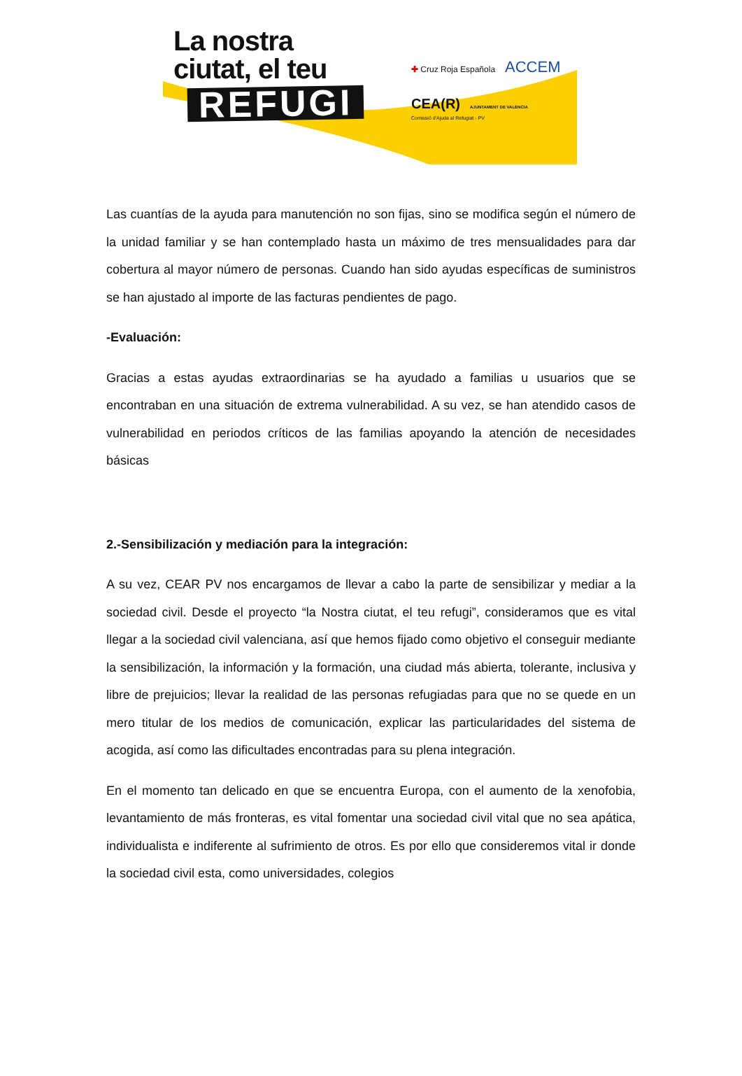La nostra
ciutat, el teu
REFUGI
✚ Cruz Roja Española ACCEM
CEA(R) AJUNTAMENT DE VALÈNCIA
Comissió d'Ajuda al Refugiat - PV
Las cuantías de la ayuda para manutención no son fijas, sino se modifica según el número de la unidad familiar y se han contemplado hasta un máximo de tres mensualidades para dar cobertura al mayor número de personas. Cuando han sido ayudas específicas de suministros se han ajustado al importe de las facturas pendientes de pago.
-Evaluación:
Gracias a estas ayudas extraordinarias se ha ayudado a familias u usuarios que se encontraban en una situación de extrema vulnerabilidad. A su vez, se han atendido casos de vulnerabilidad en periodos críticos de las familias apoyando la atención de necesidades básicas
2.-Sensibilización y mediación para la integración:
A su vez, CEAR PV nos encargamos de llevar a cabo la parte de sensibilizar y mediar a la sociedad civil. Desde el proyecto “la Nostra ciutat, el teu refugi”, consideramos que es vital llegar a la sociedad civil valenciana, así que hemos fijado como objetivo el conseguir mediante la sensibilización, la información y la formación, una ciudad más abierta, tolerante, inclusiva y libre de prejuicios; llevar la realidad de las personas refugiadas para que no se quede en un mero titular de los medios de comunicación, explicar las particularidades del sistema de acogida, así como las dificultades encontradas para su plena integración.
En el momento tan delicado en que se encuentra Europa, con el aumento de la xenofobia, levantamiento de más fronteras, es vital fomentar una sociedad civil vital que no sea apática, individualista e indiferente al sufrimiento de otros. Es por ello que consideremos vital ir donde la sociedad civil esta, como universidades, colegios